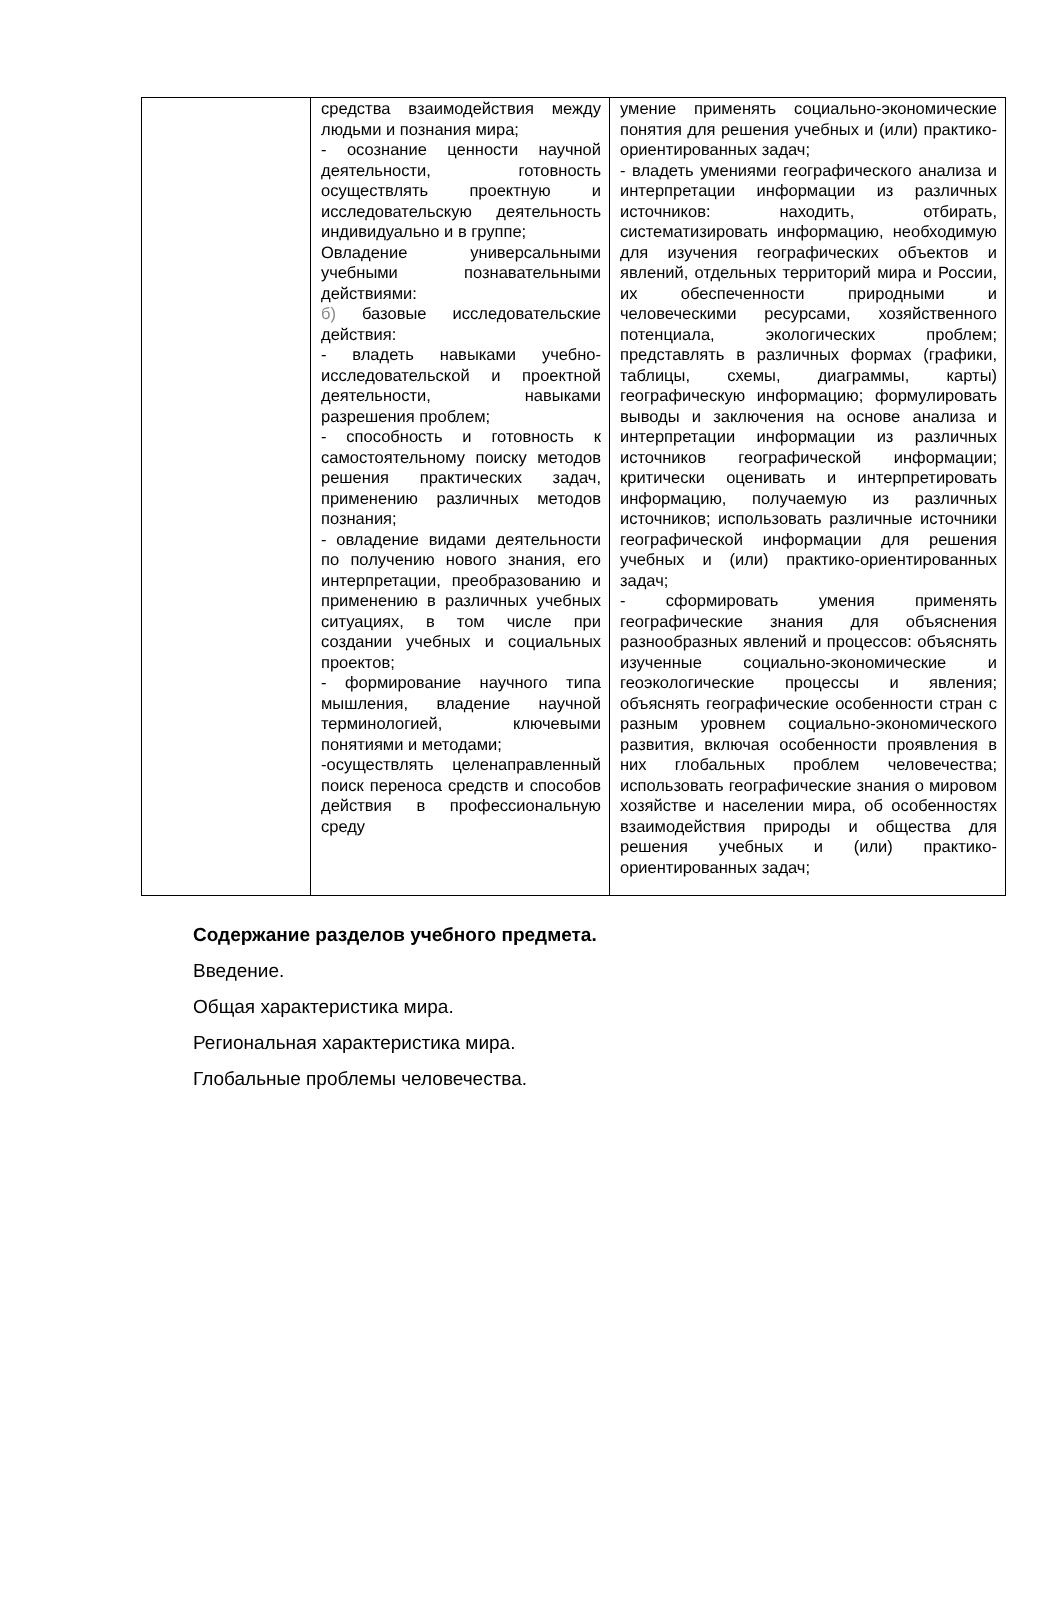| | средства взаимодействия между людьми и познания мира; - осознание ценности научной деятельности, готовность осуществлять проектную и исследовательскую деятельность индивидуально и в группе; Овладение универсальными учебными познавательными действиями: б) базовые исследовательские действия: - владеть навыками учебно-исследовательской и проектной деятельности, навыками разрешения проблем; - способность и готовность к самостоятельному поиску методов решения практических задач, применению различных методов познания; - овладение видами деятельности по получению нового знания, его интерпретации, преобразованию и применению в различных учебных ситуациях, в том числе при создании учебных и социальных проектов; - формирование научного типа мышления, владение научной терминологией, ключевыми понятиями и методами; -осуществлять целенаправленный поиск переноса средств и способов действия в профессиональную среду | умение применять социально-экономические понятия для решения учебных и (или) практико-ориентированных задач; - владеть умениями географического анализа и интерпретации информации из различных источников: находить, отбирать, систематизировать информацию, необходимую для изучения географических объектов и явлений, отдельных территорий мира и России, их обеспеченности природными и человеческими ресурсами, хозяйственного потенциала, экологических проблем; представлять в различных формах (графики, таблицы, схемы, диаграммы, карты) географическую информацию; формулировать выводы и заключения на основе анализа и интерпретации информации из различных источников географической информации; критически оценивать и интерпретировать информацию, получаемую из различных источников; использовать различные источники географической информации для решения учебных и (или) практико-ориентированных задач; - сформировать умения применять географические знания для объяснения разнообразных явлений и процессов: объяснять изученные социально-экономические и геоэкологические процессы и явления; объяснять географические особенности стран с разным уровнем социально-экономического развития, включая особенности проявления в них глобальных проблем человечества; использовать географические знания о мировом хозяйстве и населении мира, об особенностях взаимодействия природы и общества для решения учебных и (или) практико-ориентированных задач; |
Содержание разделов учебного предмета.
Введение.
Общая характеристика мира.
Региональная характеристика мира.
Глобальные проблемы человечества.